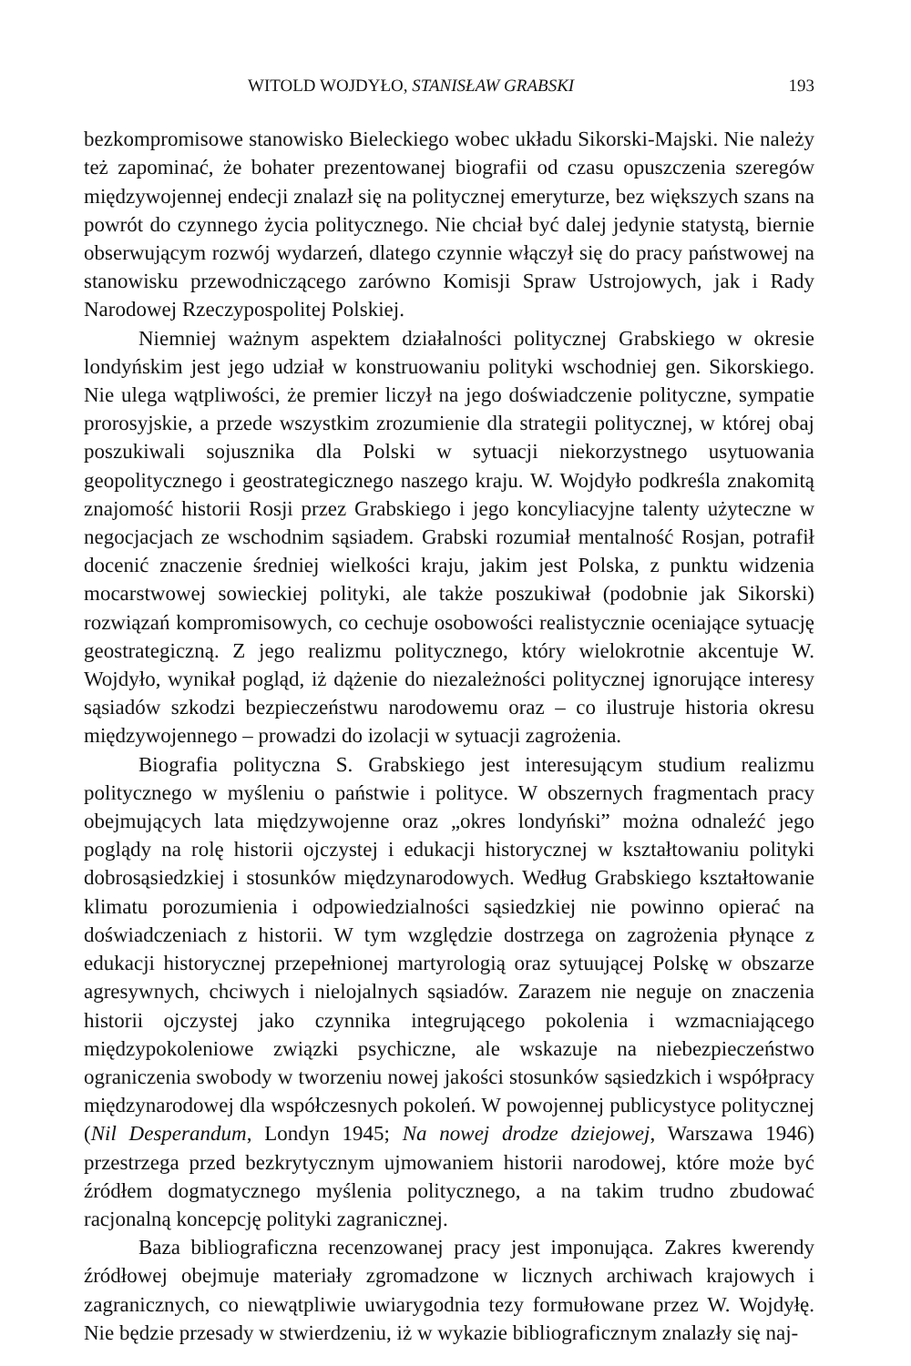WITOLD WOJDYŁO, STANISŁAW GRABSKI 193
bezkompromisowe stanowisko Bieleckiego wobec układu Sikorski-Majski. Nie należy też zapominać, że bohater prezentowanej biografii od czasu opuszczenia szeregów międzywojennej endecji znalazł się na politycznej emeryturze, bez większych szans na powrót do czynnego życia politycznego. Nie chciał być dalej jedynie statystą, biernie obserwującym rozwój wydarzeń, dlatego czynnie włączył się do pracy państwowej na stanowisku przewodniczącego zarówno Komisji Spraw Ustrojowych, jak i Rady Narodowej Rzeczypospolitej Polskiej.
Niemniej ważnym aspektem działalności politycznej Grabskiego w okresie londyńskim jest jego udział w konstruowaniu polityki wschodniej gen. Sikorskiego. Nie ulega wątpliwości, że premier liczył na jego doświadczenie polityczne, sympatie prorosyjskie, a przede wszystkim zrozumienie dla strategii politycznej, w której obaj poszukiwali sojusznika dla Polski w sytuacji niekorzystnego usytuowania geopolitycznego i geostrategicznego naszego kraju. W. Wojdyło podkreśla znakomitą znajomość historii Rosji przez Grabskiego i jego koncyliacyjne talenty użyteczne w negocjacjach ze wschodnim sąsiadem. Grabski rozumiał mentalność Rosjan, potrafił docenić znaczenie średniej wielkości kraju, jakim jest Polska, z punktu widzenia mocarstwowej sowieckiej polityki, ale także poszukiwał (podobnie jak Sikorski) rozwiązań kompromisowych, co cechuje osobowości realistycznie oceniające sytuację geostrategiczną. Z jego realizmu politycznego, który wielokrotnie akcentuje W. Wojdyło, wynikał pogląd, iż dążenie do niezależności politycznej ignorujące interesy sąsiadów szkodzi bezpieczeństwu narodowemu oraz – co ilustruje historia okresu międzywojennego – prowadzi do izolacji w sytuacji zagrożenia.
Biografia polityczna S. Grabskiego jest interesującym studium realizmu politycznego w myśleniu o państwie i polityce. W obszernych fragmentach pracy obejmujących lata międzywojenne oraz „okres londyński” można odnaleźć jego poglądy na rolę historii ojczystej i edukacji historycznej w kształtowaniu polityki dobrosąsiedzkiej i stosunków międzynarodowych. Według Grabskiego kształtowanie klimatu porozumienia i odpowiedzialności sąsiedzkiej nie powinno opierać na doświadczeniach z historii. W tym względzie dostrzega on zagrożenia płynące z edukacji historycznej przepełnionej martyrologią oraz sytuującej Polskę w obszarze agresywnych, chciwych i nielojalnych sąsiadów. Zarazem nie neguje on znaczenia historii ojczystej jako czynnika integrującego pokolenia i wzmacniającego międzypokoleniowe związki psychiczne, ale wskazuje na niebezpieczeństwo ograniczenia swobody w tworzeniu nowej jakości stosunków sąsiedzkich i współpracy międzynarodowej dla współczesnych pokoleń. W powojennej publicystyce politycznej (Nil Desperandum, Londyn 1945; Na nowej drodze dziejowej, Warszawa 1946) przestrzega przed bezkrytycznym ujmowaniem historii narodowej, które może być źródłem dogmatycznego myślenia politycznego, a na takim trudno zbudować racjonalną koncepcję polityki zagranicznej.
Baza bibliograficzna recenzowanej pracy jest imponująca. Zakres kwerendy źródłowej obejmuje materiały zgromadzone w licznych archiwach krajowych i zagranicznych, co niewątpliwie uwiarygodnia tezy formułowane przez W. Wojdyłę. Nie będzie przesady w stwierdzeniu, iż w wykazie bibliograficznym znalazły się naj-